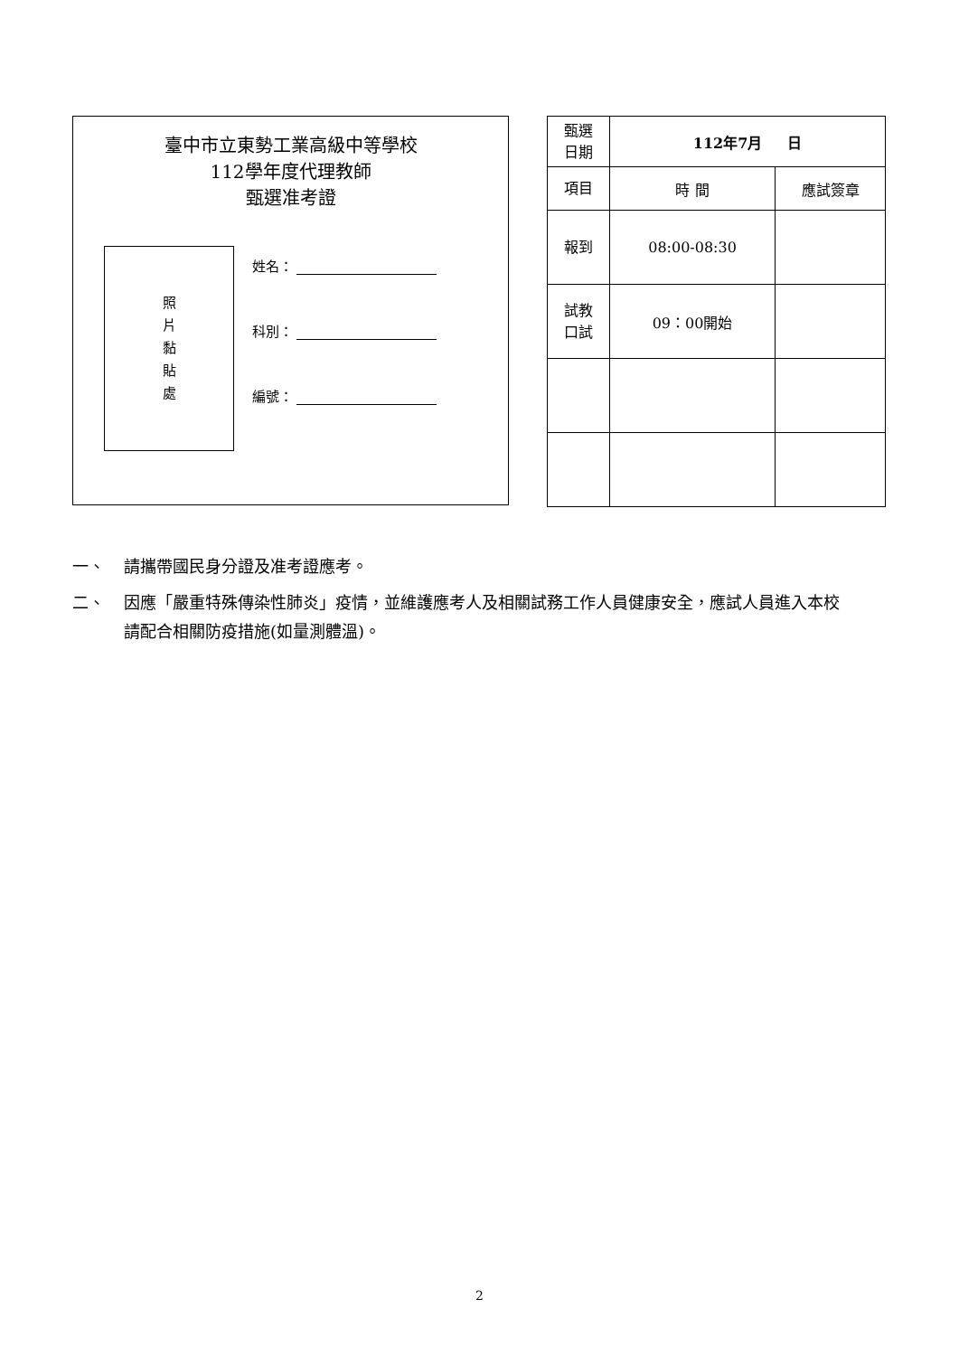臺中市立東勢工業高級中等學校
112學年度代理教師
甄選准考證
照
片
黏
貼
處
姓名：
科別：
編號：
| 甄選 日期 | 112年7月 日 | |
| 項目 | 時 間 | 應試簽章 |
| 報到 | 08:00-08:30 | |
| 試教 口試 | 09：00開始 | |
一、 請攜帶國民身分證及准考證應考。
二、 因應「嚴重特殊傳染性肺炎」疫情，並維護應考人及相關試務工作人員健康安全，應試人員進入本校請配合相關防疫措施(如量測體溫)。
2